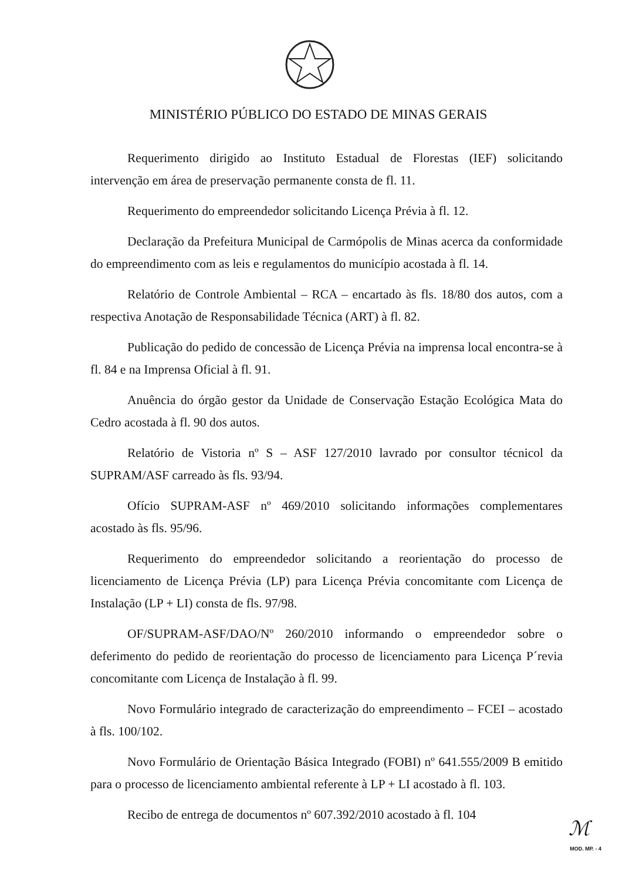MINISTÉRIO PÚBLICO DO ESTADO DE MINAS GERAIS
Requerimento dirigido ao Instituto Estadual de Florestas (IEF) solicitando intervenção em área de preservação permanente consta de fl. 11.
Requerimento do empreendedor solicitando Licença Prévia à fl. 12.
Declaração da Prefeitura Municipal de Carmópolis de Minas acerca da conformidade do empreendimento com as leis e regulamentos do município acostada à fl. 14.
Relatório de Controle Ambiental – RCA – encartado às fls. 18/80 dos autos, com a respectiva Anotação de Responsabilidade Técnica (ART) à fl. 82.
Publicação do pedido de concessão de Licença Prévia na imprensa local encontra-se à fl. 84 e na Imprensa Oficial à fl. 91.
Anuência do órgão gestor da Unidade de Conservação Estação Ecológica Mata do Cedro acostada à fl. 90 dos autos.
Relatório de Vistoria nº S – ASF 127/2010 lavrado por consultor técnicol da SUPRAM/ASF carreado às fls. 93/94.
Ofício SUPRAM-ASF nº 469/2010 solicitando informações complementares acostado às fls. 95/96.
Requerimento do empreendedor solicitando a reorientação do processo de licenciamento de Licença Prévia (LP) para Licença Prévia concomitante com Licença de Instalação (LP + LI) consta de fls. 97/98.
OF/SUPRAM-ASF/DAO/Nº 260/2010 informando o empreendedor sobre o deferimento do pedido de reorientação do processo de licenciamento para Licença P´revia concomitante com Licença de Instalação à fl. 99.
Novo Formulário integrado de caracterização do empreendimento – FCEI – acostado à fls. 100/102.
Novo Formulário de Orientação Básica Integrado (FOBI) nº 641.555/2009 B emitido para o processo de licenciamento ambiental referente à LP + LI acostado à fl. 103.
Recibo de entrega de documentos nº 607.392/2010 acostado à fl. 104
ℳ
MOD. MP. - 4